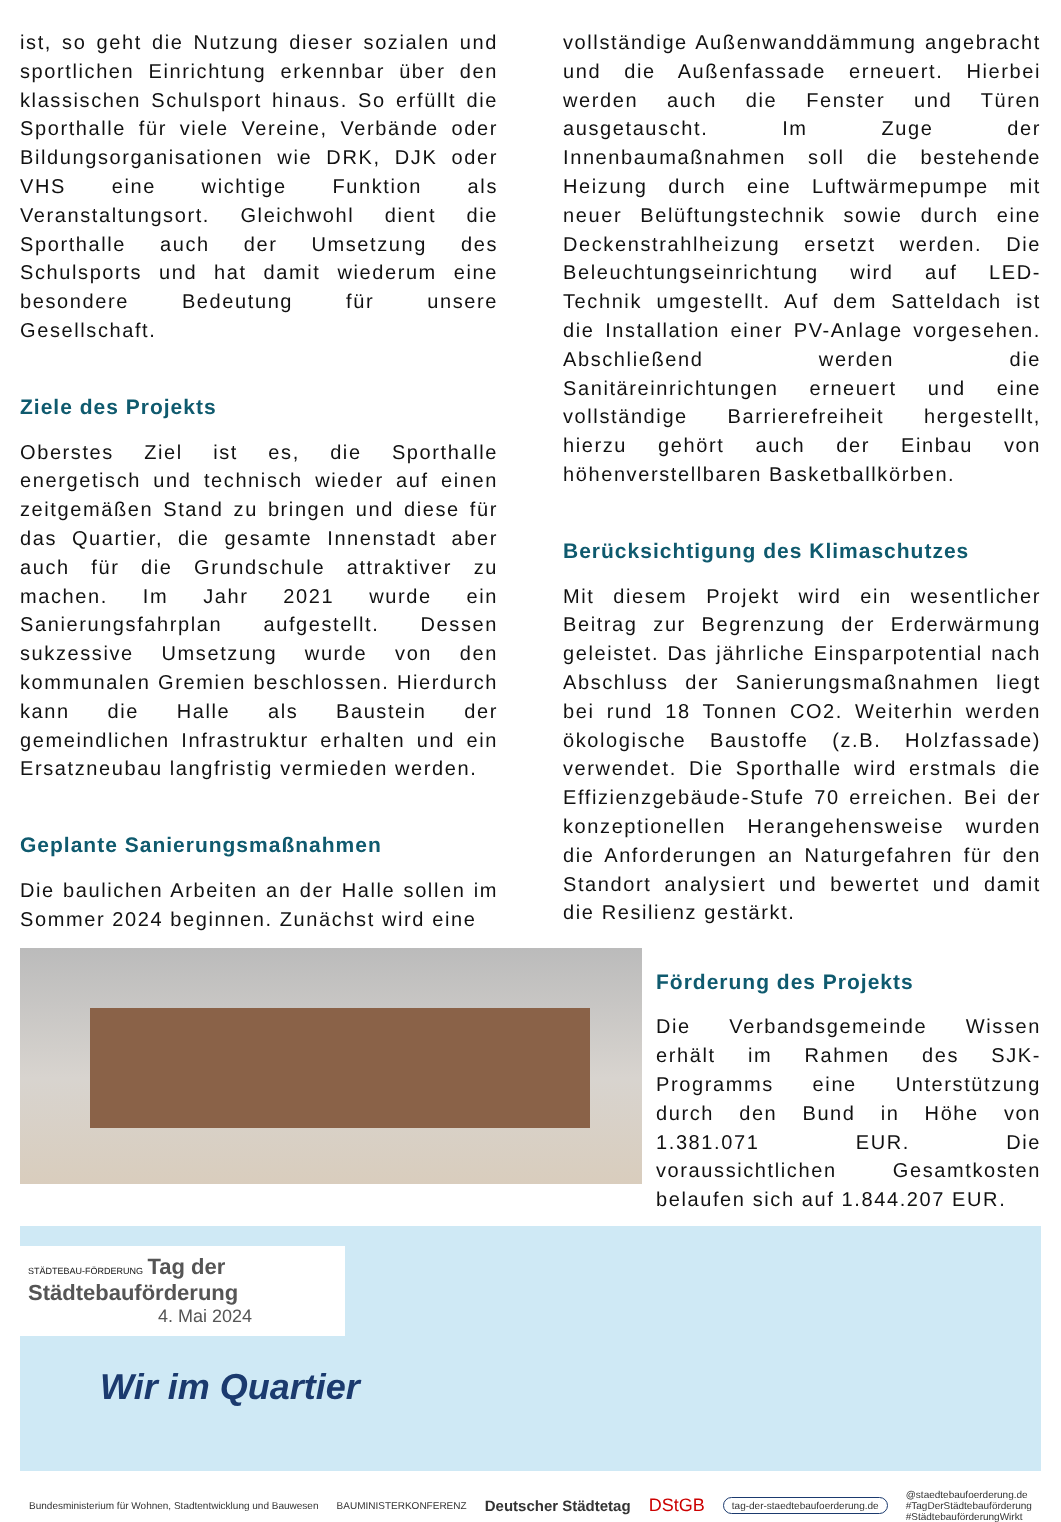ist, so geht die Nutzung dieser sozialen und sportlichen Einrichtung erkennbar über den klassischen Schulsport hinaus. So erfüllt die Sporthalle für viele Vereine, Verbände oder Bildungsorganisationen wie DRK, DJK oder VHS eine wichtige Funktion als Veranstaltungsort. Gleichwohl dient die Sporthalle auch der Umsetzung des Schulsports und hat damit wiederum eine besondere Bedeutung für unsere Gesellschaft.
Ziele des Projekts
Oberstes Ziel ist es, die Sporthalle energetisch und technisch wieder auf einen zeitgemäßen Stand zu bringen und diese für das Quartier, die gesamte Innenstadt aber auch für die Grundschule attraktiver zu machen. Im Jahr 2021 wurde ein Sanierungsfahrplan aufgestellt. Dessen sukzessive Umsetzung wurde von den kommunalen Gremien beschlossen. Hierdurch kann die Halle als Baustein der gemeindlichen Infrastruktur erhalten und ein Ersatzneubau langfristig vermieden werden.
Geplante Sanierungsmaßnahmen
Die baulichen Arbeiten an der Halle sollen im Sommer 2024 beginnen. Zunächst wird eine
vollständige Außenwanddämmung angebracht und die Außenfassade erneuert. Hierbei werden auch die Fenster und Türen ausgetauscht. Im Zuge der Innenbaumaßnahmen soll die bestehende Heizung durch eine Luftwärmepumpe mit neuer Belüftungstechnik sowie durch eine Deckenstrahlheizung ersetzt werden. Die Beleuchtungseinrichtung wird auf LED-Technik umgestellt. Auf dem Satteldach ist die Installation einer PV-Anlage vorgesehen. Abschließend werden die Sanitäreinrichtungen erneuert und eine vollständige Barrierefreiheit hergestellt, hierzu gehört auch der Einbau von höhenverstellbaren Basketballkörben.
Berücksichtigung des Klimaschutzes
Mit diesem Projekt wird ein wesentlicher Beitrag zur Begrenzung der Erderwärmung geleistet. Das jährliche Einsparpotential nach Abschluss der Sanierungsmaßnahmen liegt bei rund 18 Tonnen CO2. Weiterhin werden ökologische Baustoffe (z.B. Holzfassade) verwendet. Die Sporthalle wird erstmals die Effizienzgebäude-Stufe 70 erreichen. Bei der konzeptionellen Herangehensweise wurden die Anforderungen an Naturgefahren für den Standort analysiert und bewertet und damit die Resilienz gestärkt.
Förderung des Projekts
Die Verbandsgemeinde Wissen erhält im Rahmen des SJK-Programms eine Unterstützung durch den Bund in Höhe von 1.381.071 EUR. Die voraussichtlichen Gesamtkosten belaufen sich auf 1.844.207 EUR.
STÄDTEBAU-FÖRDERUNG Tag der Städtebauförderung
4. Mai 2024
Wir im Quartier
Bundesministerium für Wohnen, Stadtentwicklung und Bauwesen BAUMINISTERKONFERENZ Deutscher Städtetag DStGB tag-der-staedtebaufoerderung.de @staedtebaufoerderung.de
#TagDerStädtebauförderung
#StädtebauförderungWirkt